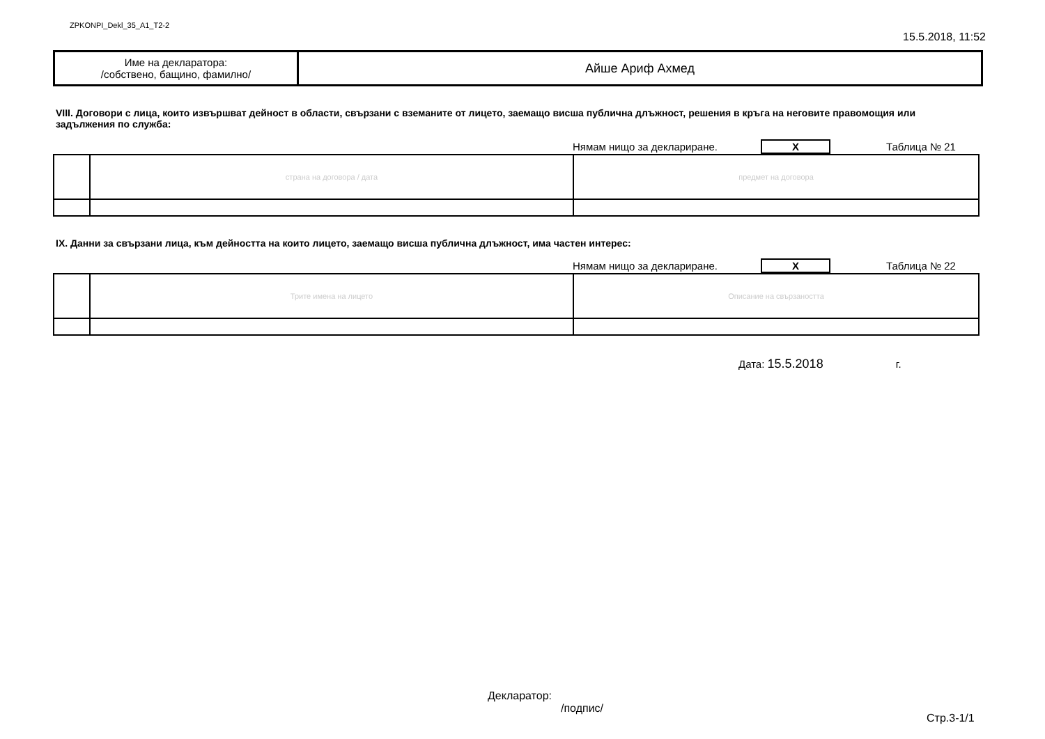ZPKONPI_Dekl_35_A1_T2-2 15.5.2018, 11:52
| Име на декларатора: /собствено, бащино, фамилно/ | Айше Ариф Ахмед |
VIII. Договори с лица, които извършват дейност в области, свързани с вземаните от лицето, заемащо висша публична длъжност, решения в кръга на неговите правомощия или задължения по служба:
Нямам нищо за деклариране. X Таблица № 21
| | страна на договора / дата | предмет на договора |
IX. Данни за свързани лица, към дейността на които лицето, заемащо висша публична длъжност, има частен интерес:
Нямам нищо за деклариране. X Таблица № 22
| | Трите имена на лицето | Описание на свързаността |
Дата: 15.5.2018 г.
Декларатор:
/подпис/
Стр.3-1/1